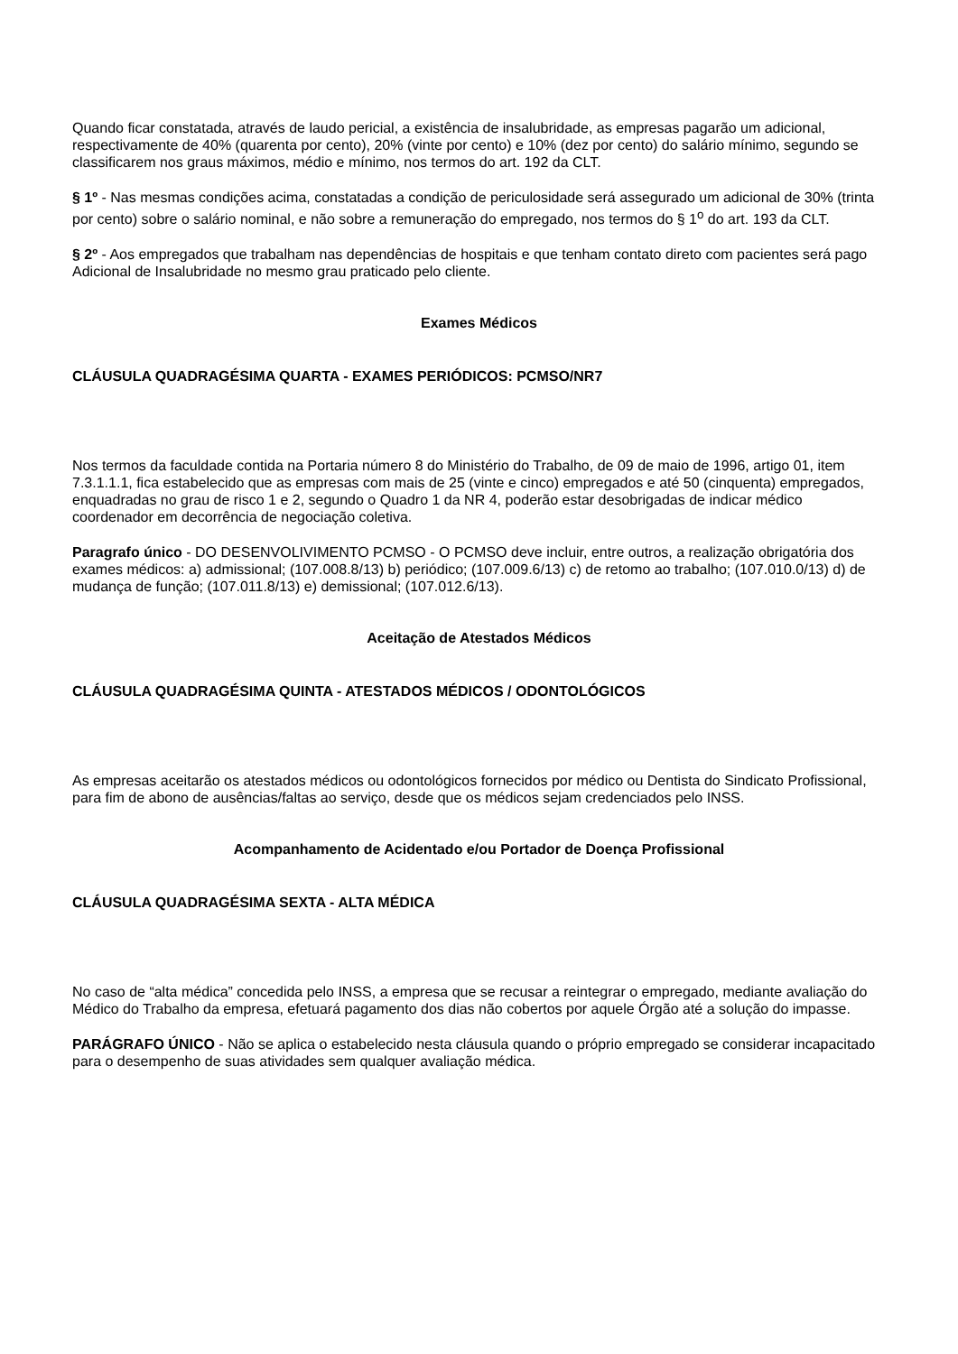Quando ficar constatada, através de laudo pericial, a existência de insalubridade, as empresas pagarão um adicional, respectivamente de 40% (quarenta por cento), 20% (vinte por cento) e 10% (dez por cento) do salário mínimo, segundo se classificarem nos graus máximos, médio e mínimo, nos termos do art. 192 da CLT.
§ 1º - Nas mesmas condições acima, constatadas a condição de periculosidade será assegurado um adicional de 30% (trinta por cento) sobre o salário nominal, e não sobre a remuneração do empregado, nos termos do § 1<sup>o</sup> do art. 193 da CLT.
§ 2º - Aos empregados que trabalham nas dependências de hospitais e que tenham contato direto com pacientes será pago Adicional de Insalubridade no mesmo grau praticado pelo cliente.
Exames Médicos
CLÁUSULA QUADRAGÉSIMA QUARTA - EXAMES PERIÓDICOS: PCMSO/NR7
Nos termos da faculdade contida na Portaria número 8 do Ministério do Trabalho, de 09 de maio de 1996, artigo 01, item 7.3.1.1.1, fica estabelecido que as empresas com mais de 25 (vinte e cinco) empregados e até 50 (cinquenta) empregados, enquadradas no grau de risco 1 e 2, segundo o Quadro 1 da NR 4, poderão estar desobrigadas de indicar médico coordenador em decorrência de negociação coletiva.
Paragrafo único - DO DESENVOLIVIMENTO PCMSO - O PCMSO deve incluir, entre outros, a realização obrigatória dos exames médicos: a) admissional; (107.008.8/13) b) periódico; (107.009.6/13) c) de retomo ao trabalho; (107.010.0/13) d) de mudança de função; (107.011.8/13) e) demissional; (107.012.6/13).
Aceitação de Atestados Médicos
CLÁUSULA QUADRAGÉSIMA QUINTA - ATESTADOS MÉDICOS / ODONTOLÓGICOS
As empresas aceitarão os atestados médicos ou odontológicos fornecidos por médico ou Dentista do Sindicato Profissional, para fim de abono de ausências/faltas ao serviço, desde que os médicos sejam credenciados pelo INSS.
Acompanhamento de Acidentado e/ou Portador de Doença Profissional
CLÁUSULA QUADRAGÉSIMA SEXTA - ALTA MÉDICA
No caso de “alta médica” concedida pelo INSS, a empresa que se recusar a reintegrar o empregado, mediante avaliação do Médico do Trabalho da empresa, efetuará pagamento dos dias não cobertos por aquele Órgão até a solução do impasse.
PARÁGRAFO ÚNICO - Não se aplica o estabelecido nesta cláusula quando o próprio empregado se considerar incapacitado para o desempenho de suas atividades sem qualquer avaliação médica.